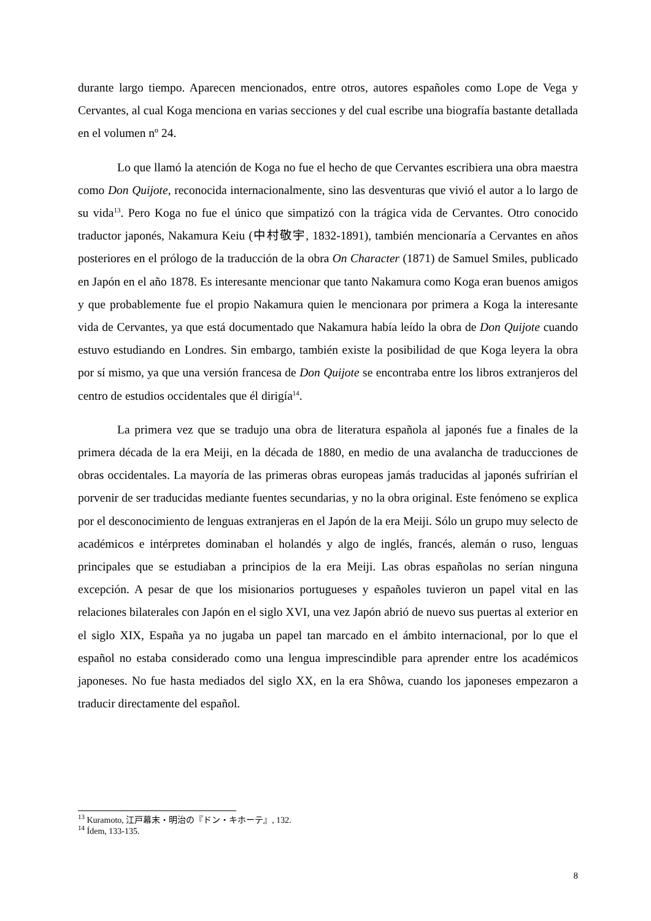durante largo tiempo. Aparecen mencionados, entre otros, autores españoles como Lope de Vega y Cervantes, al cual Koga menciona en varias secciones y del cual escribe una biografía bastante detallada en el volumen nº 24.
Lo que llamó la atención de Koga no fue el hecho de que Cervantes escribiera una obra maestra como Don Quijote, reconocida internacionalmente, sino las desventuras que vivió el autor a lo largo de su vida<sup>13</sup>. Pero Koga no fue el único que simpatizó con la trágica vida de Cervantes. Otro conocido traductor japonés, Nakamura Keiu (中村敬宇, 1832-1891), también mencionaría a Cervantes en años posteriores en el prólogo de la traducción de la obra On Character (1871) de Samuel Smiles, publicado en Japón en el año 1878. Es interesante mencionar que tanto Nakamura como Koga eran buenos amigos y que probablemente fue el propio Nakamura quien le mencionara por primera a Koga la interesante vida de Cervantes, ya que está documentado que Nakamura había leído la obra de Don Quijote cuando estuvo estudiando en Londres. Sin embargo, también existe la posibilidad de que Koga leyera la obra por sí mismo, ya que una versión francesa de Don Quijote se encontraba entre los libros extranjeros del centro de estudios occidentales que él dirigía<sup>14</sup>.
La primera vez que se tradujo una obra de literatura española al japonés fue a finales de la primera década de la era Meiji, en la década de 1880, en medio de una avalancha de traducciones de obras occidentales. La mayoría de las primeras obras europeas jamás traducidas al japonés sufrirían el porvenir de ser traducidas mediante fuentes secundarias, y no la obra original. Este fenómeno se explica por el desconocimiento de lenguas extranjeras en el Japón de la era Meiji. Sólo un grupo muy selecto de académicos e intérpretes dominaban el holandés y algo de inglés, francés, alemán o ruso, lenguas principales que se estudiaban a principios de la era Meiji. Las obras españolas no serían ninguna excepción. A pesar de que los misionarios portugueses y españoles tuvieron un papel vital en las relaciones bilaterales con Japón en el siglo XVI, una vez Japón abrió de nuevo sus puertas al exterior en el siglo XIX, España ya no jugaba un papel tan marcado en el ámbito internacional, por lo que el español no estaba considerado como una lengua imprescindible para aprender entre los académicos japoneses. No fue hasta mediados del siglo XX, en la era Shôwa, cuando los japoneses empezaron a traducir directamente del español.
<sup>13</sup> Kuramoto, 江戸幕末・明治の『ドン・キホーテ』, 132.
<sup>14</sup> Ídem, 133-135.
8